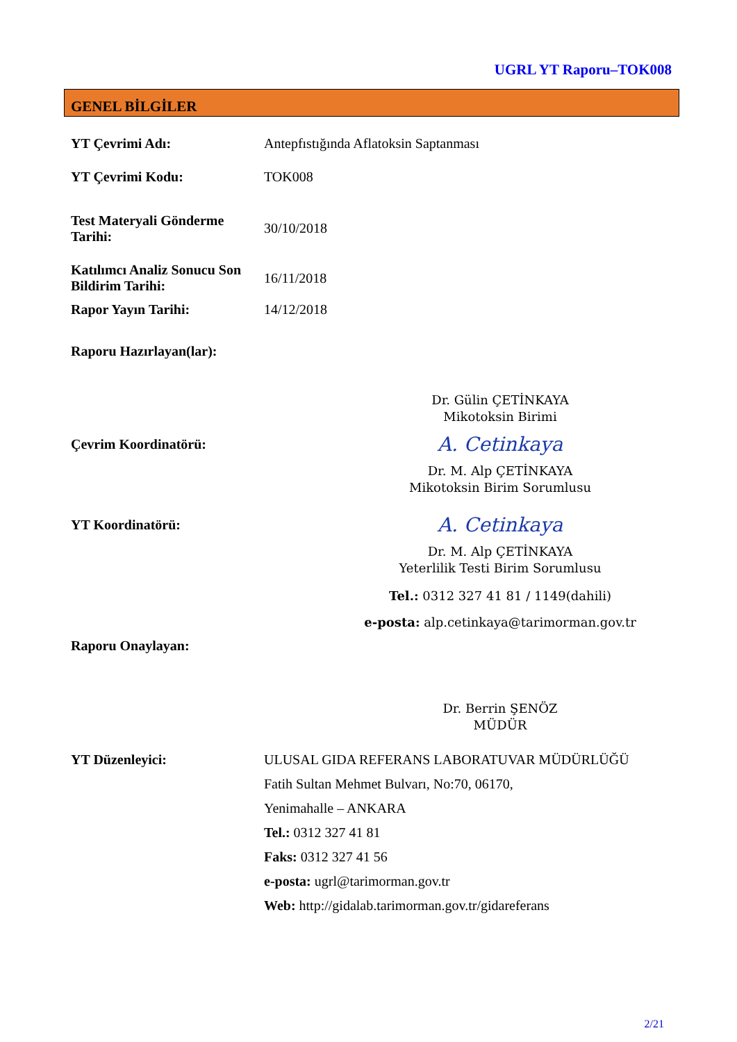UGRL YT Raporu–TOK008
GENEL BİLGİLER
YT Çevrimi Adı: Antepfıstığında Aflatoksin Saptanması
YT Çevrimi Kodu: TOK008
Test Materyali Gönderme Tarihi:
30/10/2018
Katılımcı Analiz Sonucu Son Bildirim Tarihi:
16/11/2018
Rapor Yayın Tarihi: 14/12/2018
Raporu Hazırlayan(lar):
Dr. Gülin ÇETİNKAYA
Mikotoksin Birimi
Çevrim Koordinatörü:
A. Cetinkaya
Dr. M. Alp ÇETİNKAYA
Mikotoksin Birim Sorumlusu
YT Koordinatörü:
A. Cetinkaya
Dr. M. Alp ÇETİNKAYA
Yeterlilik Testi Birim Sorumlusu
Tel.: 0312 327 41 81 / 1149(dahili)
e-posta: alp.cetinkaya@tarimorman.gov.tr
Raporu Onaylayan:
Dr. Berrin ŞENÖZ
MÜDÜR
YT Düzenleyici: ULUSAL GIDA REFERANS LABORATUVAR MÜDÜRLÜĞÜ
Fatih Sultan Mehmet Bulvarı, No:70, 06170,
Yenimahalle – ANKARA
Tel.: 0312 327 41 81
Faks: 0312 327 41 56
e-posta: ugrl@tarimorman.gov.tr
Web: http://gidalab.tarimorman.gov.tr/gidareferans
2/21